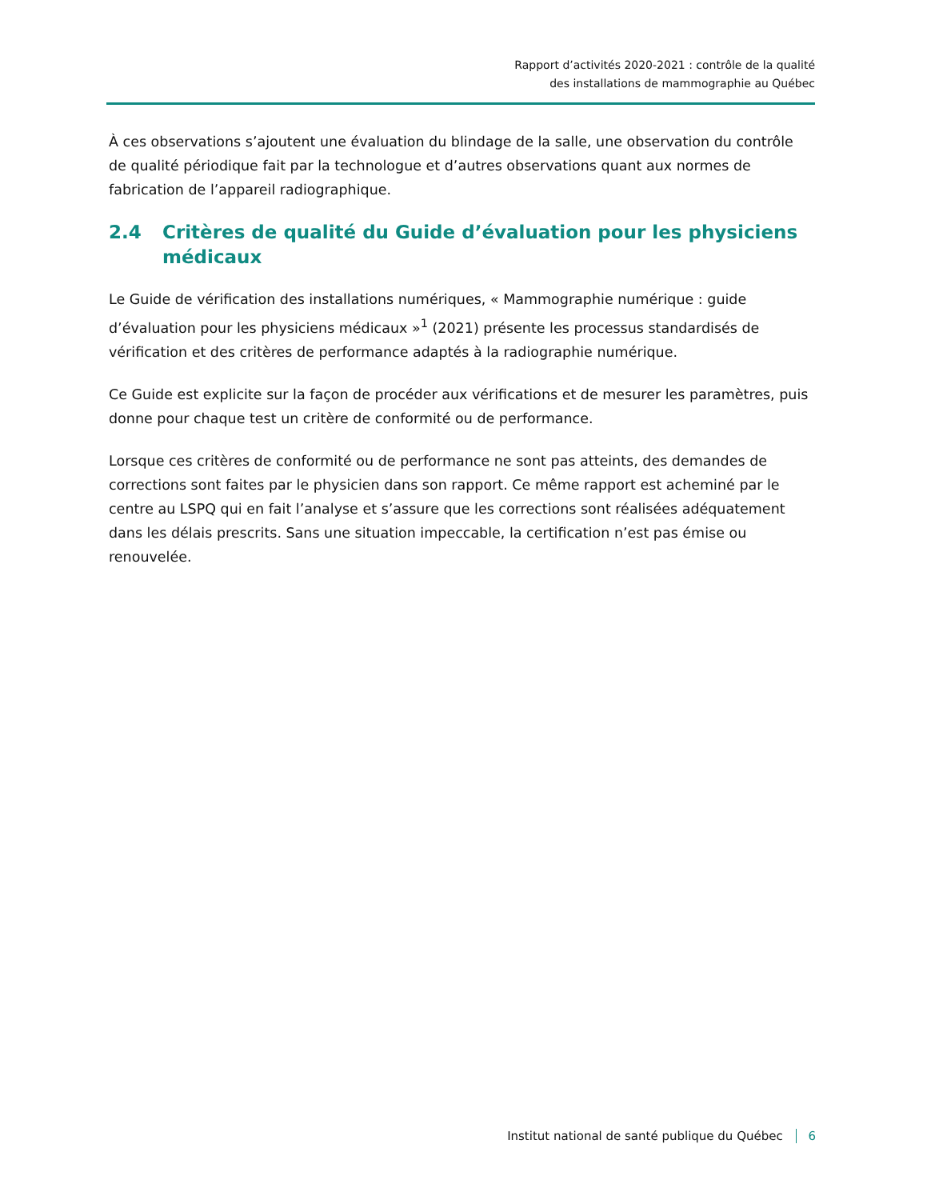Rapport d’activités 2020-2021 : contrôle de la qualité
des installations de mammographie au Québec
À ces observations s’ajoutent une évaluation du blindage de la salle, une observation du contrôle de qualité périodique fait par la technologue et d’autres observations quant aux normes de fabrication de l’appareil radiographique.
2.4 Critères de qualité du Guide d’évaluation pour les physiciens médicaux
Le Guide de vérification des installations numériques, « Mammographie numérique : guide d’évaluation pour les physiciens médicaux »<sup>1</sup> (2021) présente les processus standardisés de vérification et des critères de performance adaptés à la radiographie numérique.
Ce Guide est explicite sur la façon de procéder aux vérifications et de mesurer les paramètres, puis donne pour chaque test un critère de conformité ou de performance.
Lorsque ces critères de conformité ou de performance ne sont pas atteints, des demandes de corrections sont faites par le physicien dans son rapport. Ce même rapport est acheminé par le centre au LSPQ qui en fait l’analyse et s’assure que les corrections sont réalisées adéquatement dans les délais prescrits. Sans une situation impeccable, la certification n’est pas émise ou renouvelée.
Institut national de santé publique du Québec 6